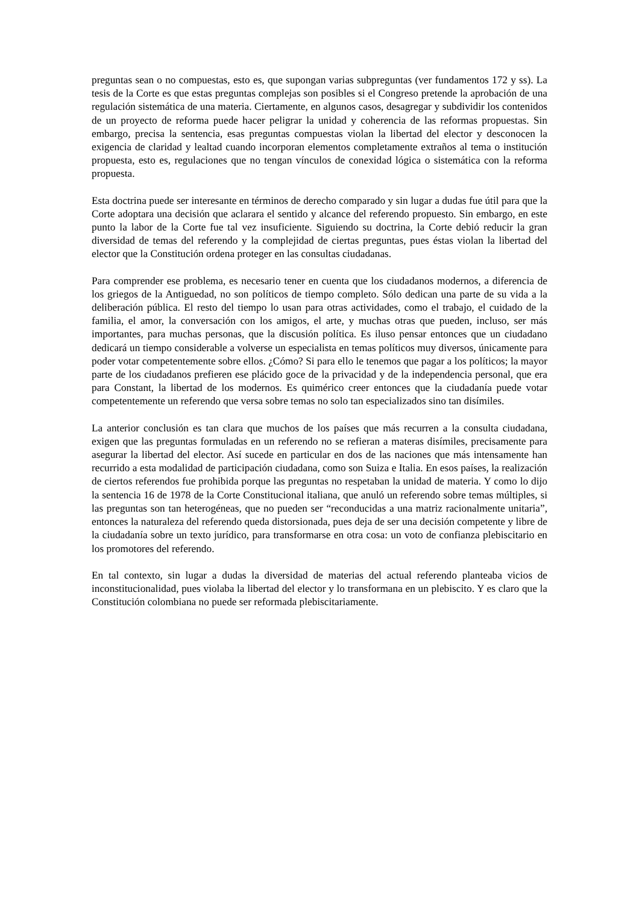preguntas sean o no compuestas, esto es, que supongan varias subpreguntas (ver fundamentos 172 y ss). La tesis de la Corte es que estas preguntas complejas son posibles si el Congreso pretende la aprobación de una regulación sistemática de una materia. Ciertamente, en algunos casos, desagregar y subdividir los contenidos de un proyecto de reforma puede hacer peligrar la unidad y coherencia de las reformas propuestas. Sin embargo, precisa la sentencia, esas preguntas compuestas violan la libertad del elector y desconocen la exigencia de claridad y lealtad cuando incorporan elementos completamente extraños al tema o institución propuesta, esto es, regulaciones que no tengan vínculos de conexidad lógica o sistemática con la reforma propuesta.
Esta doctrina puede ser interesante en términos de derecho comparado y sin lugar a dudas fue útil para que la Corte adoptara una decisión que aclarara el sentido y alcance del referendo propuesto. Sin embargo, en este punto la labor de la Corte fue tal vez insuficiente. Siguiendo su doctrina, la Corte debió reducir la gran diversidad de temas del referendo y la complejidad de ciertas preguntas, pues éstas violan la libertad del elector que la Constitución ordena proteger en las consultas ciudadanas.
Para comprender ese problema, es necesario tener en cuenta que los ciudadanos modernos, a diferencia de los griegos de la Antiguedad, no son políticos de tiempo completo. Sólo dedican una parte de su vida a la deliberación pública. El resto del tiempo lo usan para otras actividades, como el trabajo, el cuidado de la familia, el amor, la conversación con los amigos, el arte, y muchas otras que pueden, incluso, ser más importantes, para muchas personas, que la discusión política. Es iluso pensar entonces que un ciudadano dedicará un tiempo considerable a volverse un especialista en temas políticos muy diversos, únicamente para poder votar competentemente sobre ellos. ¿Cómo? Si para ello le tenemos que pagar a los políticos; la mayor parte de los ciudadanos prefieren ese plácido goce de la privacidad y de la independencia personal, que era para Constant, la libertad de los modernos. Es quimérico creer entonces que la ciudadanía puede votar competentemente un referendo que versa sobre temas no solo tan especializados sino tan disímiles.
La anterior conclusión es tan clara que muchos de los países que más recurren a la consulta ciudadana, exigen que las preguntas formuladas en un referendo no se refieran a materas disímiles, precisamente para asegurar la libertad del elector. Así sucede en particular en dos de las naciones que más intensamente han recurrido a esta modalidad de participación ciudadana, como son Suiza e Italia. En esos países, la realización de ciertos referendos fue prohibida porque las preguntas no respetaban la unidad de materia. Y como lo dijo la sentencia 16 de 1978 de la Corte Constitucional italiana, que anuló un referendo sobre temas múltiples, si las preguntas son tan heterogéneas, que no pueden ser “reconducidas a una matriz racionalmente unitaria”, entonces la naturaleza del referendo queda distorsionada, pues deja de ser una decisión competente y libre de la ciudadanía sobre un texto jurídico, para transformarse en otra cosa: un voto de confianza plebiscitario en los promotores del referendo.
En tal contexto, sin lugar a dudas la diversidad de materias del actual referendo planteaba vicios de inconstitucionalidad, pues violaba la libertad del elector y lo transformana en un plebiscito. Y es claro que la Constitución colombiana no puede ser reformada plebiscitariamente.